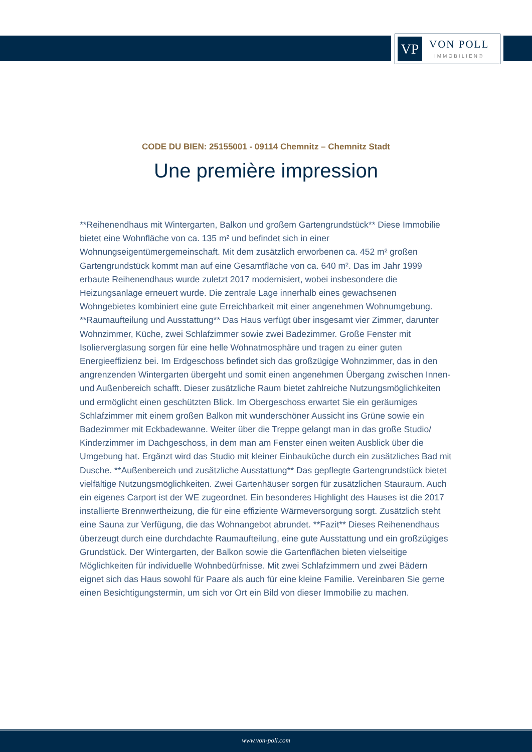VP
VON POLL
IMMOBILIEN®
CODE DU BIEN: 25155001 - 09114 Chemnitz – Chemnitz Stadt
Une première impression
**Reihenendhaus mit Wintergarten, Balkon und großem Gartengrundstück** Diese Immobilie bietet eine Wohnfläche von ca. 135 m² und befindet sich in einer Wohnungseigentümergemeinschaft. Mit dem zusätzlich erworbenen ca. 452 m² großen Gartengrundstück kommt man auf eine Gesamtfläche von ca. 640 m². Das im Jahr 1999 erbaute Reihenendhaus wurde zuletzt 2017 modernisiert, wobei insbesondere die Heizungsanlage erneuert wurde. Die zentrale Lage innerhalb eines gewachsenen Wohngebietes kombiniert eine gute Erreichbarkeit mit einer angenehmen Wohnumgebung. **Raumaufteilung und Ausstattung** Das Haus verfügt über insgesamt vier Zimmer, darunter Wohnzimmer, Küche, zwei Schlafzimmer sowie zwei Badezimmer. Große Fenster mit Isolierverglasung sorgen für eine helle Wohnatmosphäre und tragen zu einer guten Energieeffizienz bei. Im Erdgeschoss befindet sich das großzügige Wohnzimmer, das in den angrenzenden Wintergarten übergeht und somit einen angenehmen Übergang zwischen Innen- und Außenbereich schafft. Dieser zusätzliche Raum bietet zahlreiche Nutzungsmöglichkeiten und ermöglicht einen geschützten Blick. Im Obergeschoss erwartet Sie ein geräumiges Schlafzimmer mit einem großen Balkon mit wunderschöner Aussicht ins Grüne sowie ein Badezimmer mit Eckbadewanne. Weiter über die Treppe gelangt man in das große Studio/ Kinderzimmer im Dachgeschoss, in dem man am Fenster einen weiten Ausblick über die Umgebung hat. Ergänzt wird das Studio mit kleiner Einbauküche durch ein zusätzliches Bad mit Dusche. **Außenbereich und zusätzliche Ausstattung** Das gepflegte Gartengrundstück bietet vielfältige Nutzungsmöglichkeiten. Zwei Gartenhäuser sorgen für zusätzlichen Stauraum. Auch ein eigenes Carport ist der WE zugeordnet. Ein besonderes Highlight des Hauses ist die 2017 installierte Brennwertheizung, die für eine effiziente Wärmeversorgung sorgt. Zusätzlich steht eine Sauna zur Verfügung, die das Wohnangebot abrundet. **Fazit** Dieses Reihenendhaus überzeugt durch eine durchdachte Raumaufteilung, eine gute Ausstattung und ein großzügiges Grundstück. Der Wintergarten, der Balkon sowie die Gartenflächen bieten vielseitige Möglichkeiten für individuelle Wohnbedürfnisse. Mit zwei Schlafzimmern und zwei Bädern eignet sich das Haus sowohl für Paare als auch für eine kleine Familie. Vereinbaren Sie gerne einen Besichtigungstermin, um sich vor Ort ein Bild von dieser Immobilie zu machen.
www.von-poll.com